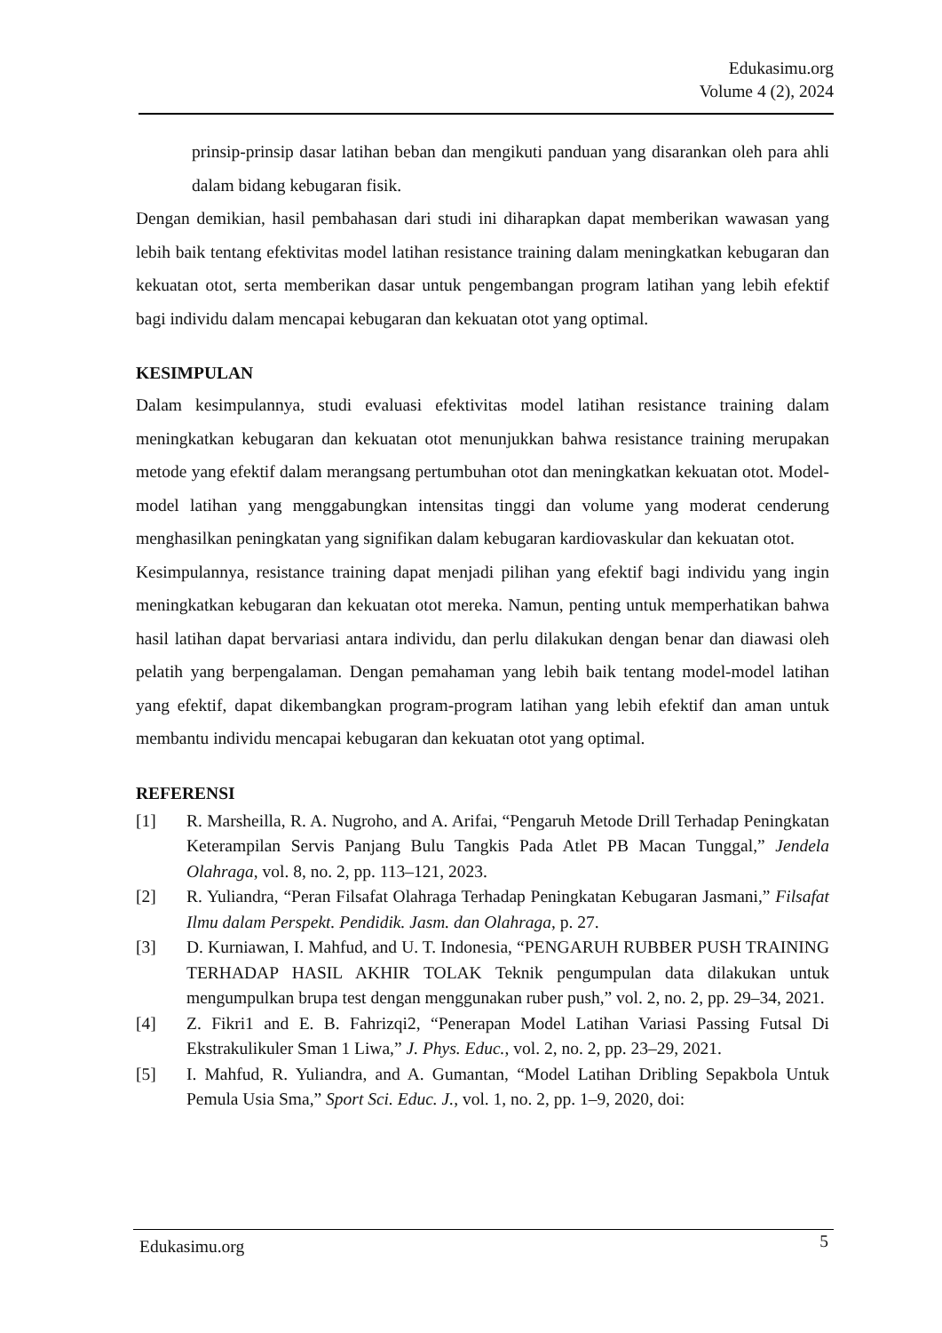Edukasimu.org
Volume 4 (2), 2024
prinsip-prinsip dasar latihan beban dan mengikuti panduan yang disarankan oleh para ahli dalam bidang kebugaran fisik.
Dengan demikian, hasil pembahasan dari studi ini diharapkan dapat memberikan wawasan yang lebih baik tentang efektivitas model latihan resistance training dalam meningkatkan kebugaran dan kekuatan otot, serta memberikan dasar untuk pengembangan program latihan yang lebih efektif bagi individu dalam mencapai kebugaran dan kekuatan otot yang optimal.
KESIMPULAN
Dalam kesimpulannya, studi evaluasi efektivitas model latihan resistance training dalam meningkatkan kebugaran dan kekuatan otot menunjukkan bahwa resistance training merupakan metode yang efektif dalam merangsang pertumbuhan otot dan meningkatkan kekuatan otot. Model-model latihan yang menggabungkan intensitas tinggi dan volume yang moderat cenderung menghasilkan peningkatan yang signifikan dalam kebugaran kardiovaskular dan kekuatan otot.
Kesimpulannya, resistance training dapat menjadi pilihan yang efektif bagi individu yang ingin meningkatkan kebugaran dan kekuatan otot mereka. Namun, penting untuk memperhatikan bahwa hasil latihan dapat bervariasi antara individu, dan perlu dilakukan dengan benar dan diawasi oleh pelatih yang berpengalaman. Dengan pemahaman yang lebih baik tentang model-model latihan yang efektif, dapat dikembangkan program-program latihan yang lebih efektif dan aman untuk membantu individu mencapai kebugaran dan kekuatan otot yang optimal.
REFERENSI
[1] R. Marsheilla, R. A. Nugroho, and A. Arifai, “Pengaruh Metode Drill Terhadap Peningkatan Keterampilan Servis Panjang Bulu Tangkis Pada Atlet PB Macan Tunggal,” Jendela Olahraga, vol. 8, no. 2, pp. 113–121, 2023.
[2] R. Yuliandra, “Peran Filsafat Olahraga Terhadap Peningkatan Kebugaran Jasmani,” Filsafat Ilmu dalam Perspekt. Pendidik. Jasm. dan Olahraga, p. 27.
[3] D. Kurniawan, I. Mahfud, and U. T. Indonesia, “PENGARUH RUBBER PUSH TRAINING TERHADAP HASIL AKHIR TOLAK Teknik pengumpulan data dilakukan untuk mengumpulkan brupa test dengan menggunakan ruber push,” vol. 2, no. 2, pp. 29–34, 2021.
[4] Z. Fikri1 and E. B. Fahrizqi2, “Penerapan Model Latihan Variasi Passing Futsal Di Ekstrakulikuler Sman 1 Liwa,” J. Phys. Educ., vol. 2, no. 2, pp. 23–29, 2021.
[5] I. Mahfud, R. Yuliandra, and A. Gumantan, “Model Latihan Dribling Sepakbola Untuk Pemula Usia Sma,” Sport Sci. Educ. J., vol. 1, no. 2, pp. 1–9, 2020, doi:
Edukasimu.org 5